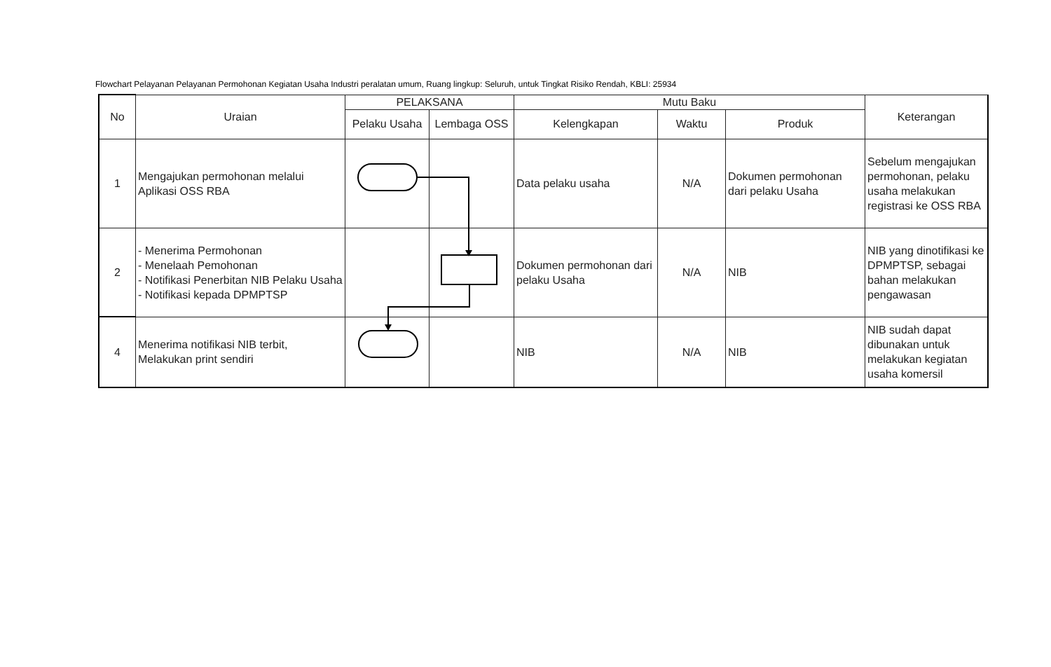Flowchart Pelayanan Pelayanan Permohonan Kegiatan Usaha Industri peralatan umum, Ruang lingkup: Seluruh, untuk Tingkat Risiko Rendah, KBLI: 25934
| No | Uraian | PELAKSANA | | Mutu Baku | | | Keterangan |
| --- | --- | --- | --- | --- | --- | --- | --- |
| | | Pelaku Usaha | Lembaga OSS | Kelengkapan | Waktu | Produk | |
| 1 | Mengajukan permohonan melalui Aplikasi OSS RBA | | | Data pelaku usaha | N/A | Dokumen permohonan dari pelaku Usaha | Sebelum mengajukan permohonan, pelaku usaha melakukan registrasi ke OSS RBA |
| 2 | - Menerima Permohonan - Menelaah Pemohonan - Notifikasi Penerbitan NIB Pelaku Usaha - Notifikasi kepada DPMPTSP | | | Dokumen permohonan dari pelaku Usaha | N/A | NIB | NIB yang dinotifikasi ke DPMPTSP, sebagai bahan melakukan pengawasan |
| 4 | Menerima notifikasi NIB terbit, Melakukan print sendiri | | | NIB | N/A | NIB | NIB sudah dapat dibunakan untuk melakukan kegiatan usaha komersil |